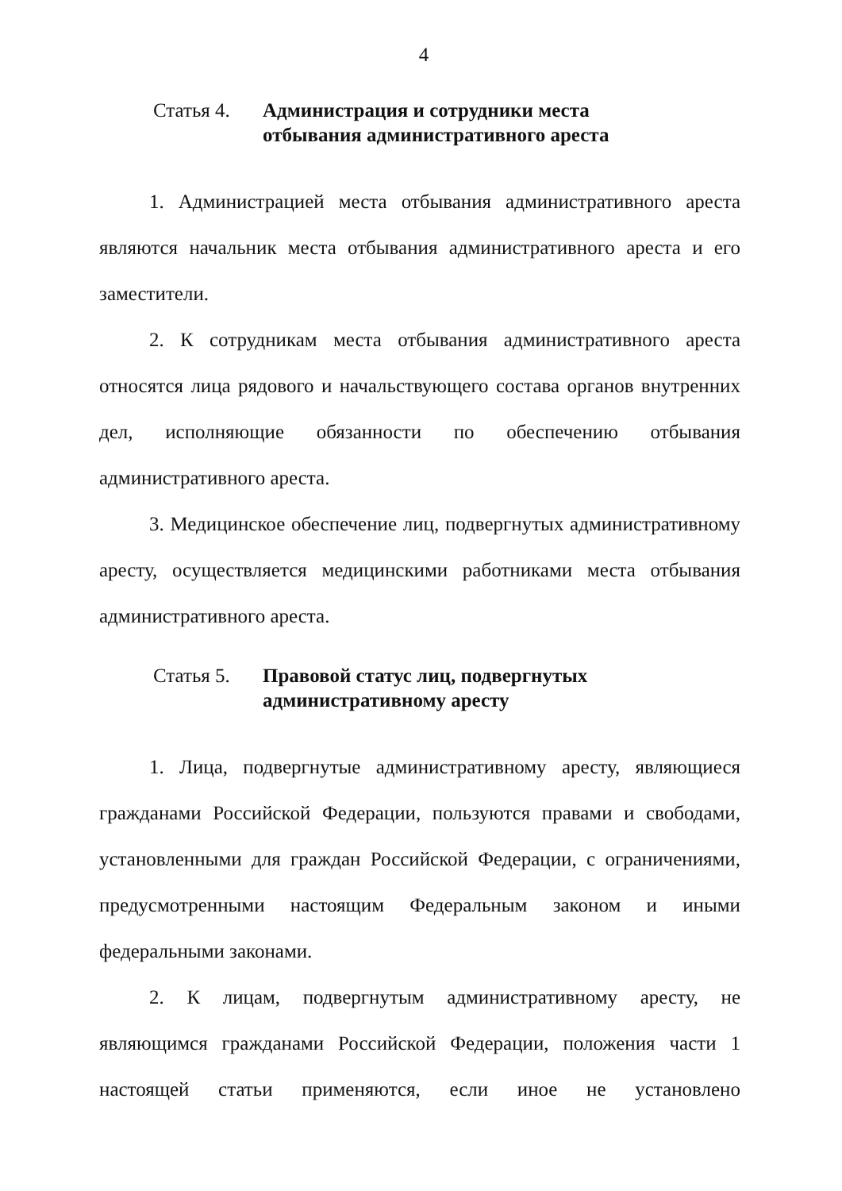4
Статья 4. Администрация и сотрудники места
отбывания административного ареста
1. Администрацией места отбывания административного ареста являются начальник места отбывания административного ареста и его заместители.
2. К сотрудникам места отбывания административного ареста относятся лица рядового и начальствующего состава органов внутренних дел, исполняющие обязанности по обеспечению отбывания административного ареста.
3. Медицинское обеспечение лиц, подвергнутых административному аресту, осуществляется медицинскими работниками места отбывания административного ареста.
Статья 5. Правовой статус лиц, подвергнутых
административному аресту
1. Лица, подвергнутые административному аресту, являющиеся гражданами Российской Федерации, пользуются правами и свободами, установленными для граждан Российской Федерации, с ограничениями, предусмотренными настоящим Федеральным законом и иными федеральными законами.
2. К лицам, подвергнутым административному аресту, не являющимся гражданами Российской Федерации, положения части 1 настоящей статьи применяются, если иное не установлено